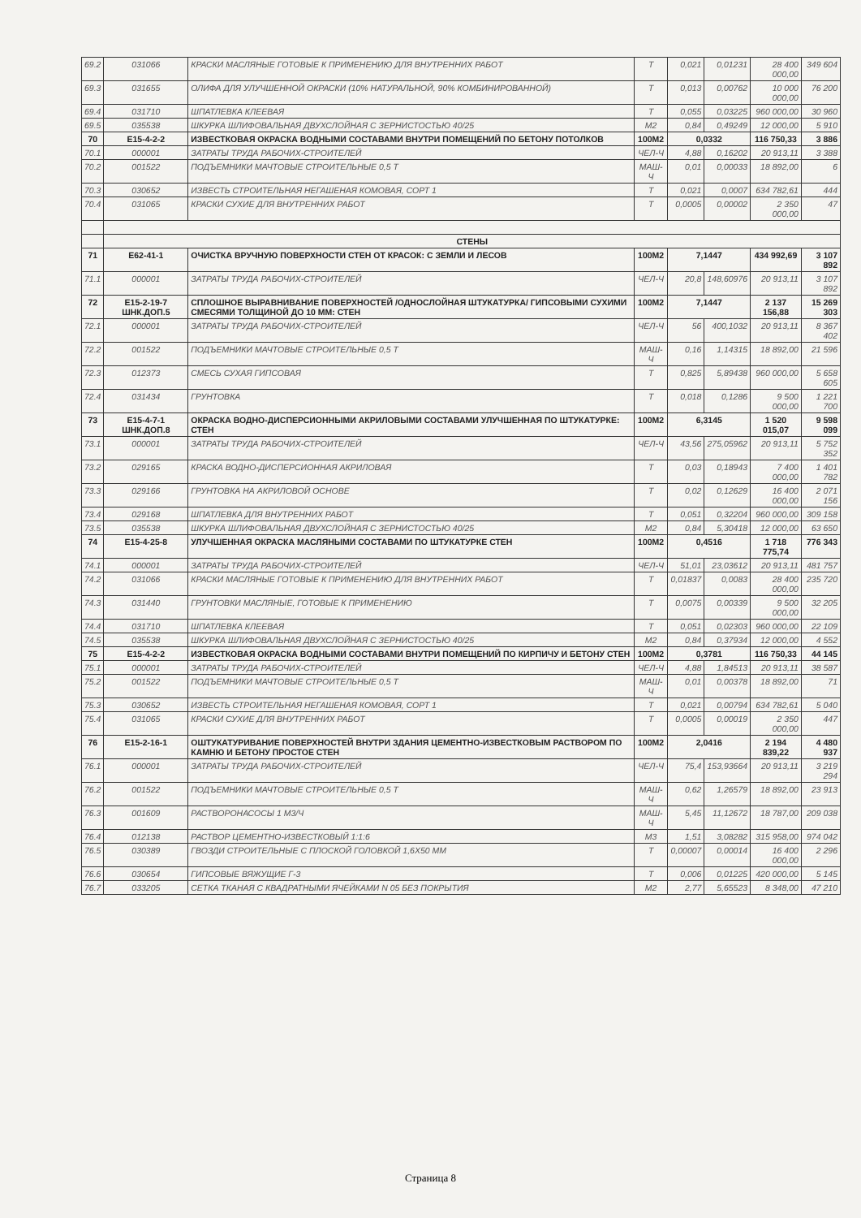| 69.2 | 031066 | КРАСКИ МАСЛЯНЫЕ ГОТОВЫЕ К ПРИМЕНЕНИЮ ДЛЯ ВНУТРЕННИХ РАБОТ | Т | 0,021 | 0,01231 | 28 400 000,00 | 349 604 |
| 69.3 | 031655 | ОЛИФА ДЛЯ УЛУЧШЕННОЙ ОКРАСКИ (10% НАТУРАЛЬНОЙ, 90% КОМБИНИРОВАННОЙ) | Т | 0,013 | 0,00762 | 10 000 000,00 | 76 200 |
| 69.4 | 031710 | ШПАТЛЕВКА КЛЕЕВАЯ | Т | 0,055 | 0,03225 | 960 000,00 | 30 960 |
| 69.5 | 035538 | ШКУРКА ШЛИФОВАЛЬНАЯ ДВУХСЛОЙНАЯ С ЗЕРНИСТОСТЬЮ 40/25 | М2 | 0,84 | 0,49249 | 12 000,00 | 5 910 |
| 70 | Е15-4-2-2 | ИЗВЕСТКОВАЯ ОКРАСКА ВОДНЫМИ СОСТАВАМИ ВНУТРИ ПОМЕЩЕНИЙ ПО БЕТОНУ ПОТОЛКОВ | 100М2 | 0,0332 | | 116 750,33 | 3 886 |
| 70.1 | 000001 | ЗАТРАТЫ ТРУДА РАБОЧИХ-СТРОИТЕЛЕЙ | ЧЕЛ-Ч | 4,88 | 0,16202 | 20 913,11 | 3 388 |
| 70.2 | 001522 | ПОДЪЕМНИКИ МАЧТОВЫЕ СТРОИТЕЛЬНЫЕ 0,5 Т | МАШ-Ч | 0,01 | 0,00033 | 18 892,00 | 6 |
| 70.3 | 030652 | ИЗВЕСТЬ СТРОИТЕЛЬНАЯ НЕГАШЕНАЯ КОМОВАЯ, СОРТ 1 | Т | 0,021 | 0,0007 | 634 782,61 | 444 |
| 70.4 | 031065 | КРАСКИ СУХИЕ ДЛЯ ВНУТРЕННИХ РАБОТ | Т | 0,0005 | 0,00002 | 2 350 000,00 | 47 |
| | СТЕНЫ | | | | | | |
| 71 | Е62-41-1 | ОЧИСТКА ВРУЧНУЮ ПОВЕРХНОСТИ СТЕН ОТ КРАСОК: С ЗЕМЛИ И ЛЕСОВ | 100М2 | 7,1447 | | 434 992,69 | 3 107 892 |
| 71.1 | 000001 | ЗАТРАТЫ ТРУДА РАБОЧИХ-СТРОИТЕЛЕЙ | ЧЕЛ-Ч | 20,8 | 148,60976 | 20 913,11 | 3 107 892 |
| 72 | Е15-2-19-7 ШНК.ДОП.5 | СПЛОШНОЕ ВЫРАВНИВАНИЕ ПОВЕРХНОСТЕЙ /ОДНОСЛОЙНАЯ ШТУКАТУРКА/ ГИПСОВЫМИ СУХИМИ СМЕСЯМИ ТОЛЩИНОЙ ДО 10 ММ: СТЕН | 100М2 | 7,1447 | | 2 137 156,88 | 15 269 303 |
| 72.1 | 000001 | ЗАТРАТЫ ТРУДА РАБОЧИХ-СТРОИТЕЛЕЙ | ЧЕЛ-Ч | 56 | 400,1032 | 20 913,11 | 8 367 402 |
| 72.2 | 001522 | ПОДЪЕМНИКИ МАЧТОВЫЕ СТРОИТЕЛЬНЫЕ 0,5 Т | МАШ-Ч | 0,16 | 1,14315 | 18 892,00 | 21 596 |
| 72.3 | 012373 | СМЕСЬ СУХАЯ ГИПСОВАЯ | Т | 0,825 | 5,89438 | 960 000,00 | 5 658 605 |
| 72.4 | 031434 | ГРУНТОВКА | Т | 0,018 | 0,1286 | 9 500 000,00 | 1 221 700 |
| 73 | Е15-4-7-1 ШНК.ДОП.8 | ОКРАСКА ВОДНО-ДИСПЕРСИОННЫМИ АКРИЛОВЫМИ СОСТАВАМИ УЛУЧШЕННАЯ ПО ШТУКАТУРКЕ: СТЕН | 100М2 | 6,3145 | | 1 520 015,07 | 9 598 099 |
| 73.1 | 000001 | ЗАТРАТЫ ТРУДА РАБОЧИХ-СТРОИТЕЛЕЙ | ЧЕЛ-Ч | 43,56 | 275,05962 | 20 913,11 | 5 752 352 |
| 73.2 | 029165 | КРАСКА ВОДНО-ДИСПЕРСИОННАЯ АКРИЛОВАЯ | Т | 0,03 | 0,18943 | 7 400 000,00 | 1 401 782 |
| 73.3 | 029166 | ГРУНТОВКА НА АКРИЛОВОЙ ОСНОВЕ | Т | 0,02 | 0,12629 | 16 400 000,00 | 2 071 156 |
| 73.4 | 029168 | ШПАТЛЕВКА ДЛЯ ВНУТРЕННИХ РАБОТ | Т | 0,051 | 0,32204 | 960 000,00 | 309 158 |
| 73.5 | 035538 | ШКУРКА ШЛИФОВАЛЬНАЯ ДВУХСЛОЙНАЯ С ЗЕРНИСТОСТЬЮ 40/25 | М2 | 0,84 | 5,30418 | 12 000,00 | 63 650 |
| 74 | Е15-4-25-8 | УЛУЧШЕННАЯ ОКРАСКА МАСЛЯНЫМИ СОСТАВАМИ ПО ШТУКАТУРКЕ СТЕН | 100М2 | 0,4516 | | 1 718 775,74 | 776 343 |
| 74.1 | 000001 | ЗАТРАТЫ ТРУДА РАБОЧИХ-СТРОИТЕЛЕЙ | ЧЕЛ-Ч | 51,01 | 23,03612 | 20 913,11 | 481 757 |
| 74.2 | 031066 | КРАСКИ МАСЛЯНЫЕ ГОТОВЫЕ К ПРИМЕНЕНИЮ ДЛЯ ВНУТРЕННИХ РАБОТ | Т | 0,01837 | 0,0083 | 28 400 000,00 | 235 720 |
| 74.3 | 031440 | ГРУНТОВКИ МАСЛЯНЫЕ, ГОТОВЫЕ К ПРИМЕНЕНИЮ | Т | 0,0075 | 0,00339 | 9 500 000,00 | 32 205 |
| 74.4 | 031710 | ШПАТЛЕВКА КЛЕЕВАЯ | Т | 0,051 | 0,02303 | 960 000,00 | 22 109 |
| 74.5 | 035538 | ШКУРКА ШЛИФОВАЛЬНАЯ ДВУХСЛОЙНАЯ С ЗЕРНИСТОСТЬЮ 40/25 | М2 | 0,84 | 0,37934 | 12 000,00 | 4 552 |
| 75 | Е15-4-2-2 | ИЗВЕСТКОВАЯ ОКРАСКА ВОДНЫМИ СОСТАВАМИ ВНУТРИ ПОМЕЩЕНИЙ ПО КИРПИЧУ И БЕТОНУ СТЕН | 100М2 | 0,3781 | | 116 750,33 | 44 145 |
| 75.1 | 000001 | ЗАТРАТЫ ТРУДА РАБОЧИХ-СТРОИТЕЛЕЙ | ЧЕЛ-Ч | 4,88 | 1,84513 | 20 913,11 | 38 587 |
| 75.2 | 001522 | ПОДЪЕМНИКИ МАЧТОВЫЕ СТРОИТЕЛЬНЫЕ 0,5 Т | МАШ-Ч | 0,01 | 0,00378 | 18 892,00 | 71 |
| 75.3 | 030652 | ИЗВЕСТЬ СТРОИТЕЛЬНАЯ НЕГАШЕНАЯ КОМОВАЯ, СОРТ 1 | Т | 0,021 | 0,00794 | 634 782,61 | 5 040 |
| 75.4 | 031065 | КРАСКИ СУХИЕ ДЛЯ ВНУТРЕННИХ РАБОТ | Т | 0,0005 | 0,00019 | 2 350 000,00 | 447 |
| 76 | Е15-2-16-1 | ОШТУКАТУРИВАНИЕ ПОВЕРХНОСТЕЙ ВНУТРИ ЗДАНИЯ ЦЕМЕНТНО-ИЗВЕСТКОВЫМ РАСТВОРОМ ПО КАМНЮ И БЕТОНУ ПРОСТОЕ СТЕН | 100М2 | 2,0416 | | 2 194 839,22 | 4 480 937 |
| 76.1 | 000001 | ЗАТРАТЫ ТРУДА РАБОЧИХ-СТРОИТЕЛЕЙ | ЧЕЛ-Ч | 75,4 | 153,93664 | 20 913,11 | 3 219 294 |
| 76.2 | 001522 | ПОДЪЕМНИКИ МАЧТОВЫЕ СТРОИТЕЛЬНЫЕ 0,5 Т | МАШ-Ч | 0,62 | 1,26579 | 18 892,00 | 23 913 |
| 76.3 | 001609 | РАСТВОРОНАСОСЫ 1 М3/Ч | МАШ-Ч | 5,45 | 11,12672 | 18 787,00 | 209 038 |
| 76.4 | 012138 | РАСТВОР ЦЕМЕНТНО-ИЗВЕСТКОВЫЙ 1:1:6 | М3 | 1,51 | 3,08282 | 315 958,00 | 974 042 |
| 76.5 | 030389 | ГВОЗДИ СТРОИТЕЛЬНЫЕ С ПЛОСКОЙ ГОЛОВКОЙ 1,6Х50 ММ | Т | 0,00007 | 0,00014 | 16 400 000,00 | 2 296 |
| 76.6 | 030654 | ГИПСОВЫЕ ВЯЖУЩИЕ Г-3 | Т | 0,006 | 0,01225 | 420 000,00 | 5 145 |
| 76.7 | 033205 | СЕТКА ТКАНАЯ С КВАДРАТНЫМИ ЯЧЕЙКАМИ N 05 БЕЗ ПОКРЫТИЯ | М2 | 2,77 | 5,65523 | 8 348,00 | 47 210 |
Страница 8